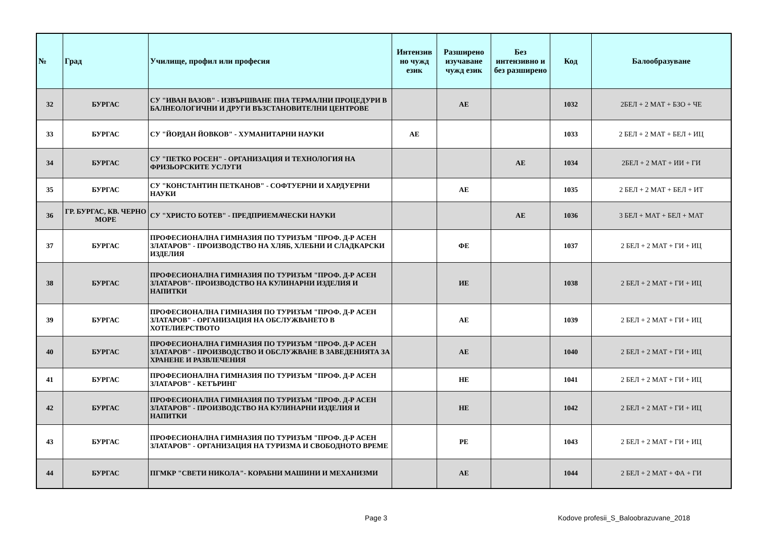| № | Град | Училище, профил или професия | Интензив но чужд език | Разширено изучаване чужд език | Без интензивно и без разширено | Код | Балообразуване |
| --- | --- | --- | --- | --- | --- | --- | --- |
| 32 | БУРГАС | СУ "ИВАН ВАЗОВ" - ИЗВЪРШВАНЕ ПНА ТЕРМАЛНИ ПРОЦЕДУРИ В БАЛНЕОЛОГИЧНИ И ДРУГИ ВЪЗСТАНОВИТЕЛНИ ЦЕНТРОВЕ | | АЕ | | 1032 | 2БЕЛ + 2 МАТ + БЗО + ЧЕ |
| 33 | БУРГАС | СУ "ЙОРДАН ЙОВКОВ" - ХУМАНИТАРНИ НАУКИ | АЕ | | | 1033 | 2 БЕЛ + 2 МАТ + БЕЛ + ИЦ |
| 34 | БУРГАС | СУ "ПЕТКО РОСЕН" - ОРГАНИЗАЦИЯ И ТЕХНОЛОГИЯ НА ФРИЗЬОРСКИТЕ УСЛУГИ | | | АЕ | 1034 | 2БЕЛ + 2 МАТ + ИИ + ГИ |
| 35 | БУРГАС | СУ "КОНСТАНТИН ПЕТКАНОВ" - СОФТУЕРНИ И ХАРДУЕРНИ НАУКИ | | АЕ | | 1035 | 2 БЕЛ + 2 МАТ + БЕЛ + ИТ |
| 36 | ГР. БУРГАС, КВ. ЧЕРНО МОРЕ | СУ "ХРИСТО БОТЕВ" - ПРЕДПРИЕМАЧЕСКИ НАУКИ | | | АЕ | 1036 | 3 БЕЛ + МАТ + БЕЛ + МАТ |
| 37 | БУРГАС | ПРОФЕСИОНАЛНА ГИМНАЗИЯ ПО ТУРИЗЪМ "ПРОФ. Д-Р АСЕН ЗЛАТАРОВ" - ПРОИЗВОДСТВО НА ХЛЯБ, ХЛЕБНИ И СЛАДКАРСКИ ИЗДЕЛИЯ | | ФЕ | | 1037 | 2 БЕЛ + 2 МАТ + ГИ + ИЦ |
| 38 | БУРГАС | ПРОФЕСИОНАЛНА ГИМНАЗИЯ ПО ТУРИЗЪМ "ПРОФ. Д-Р АСЕН ЗЛАТАРОВ"- ПРОИЗВОДСТВО НА КУЛИНАРНИ ИЗДЕЛИЯ И НАПИТКИ | | ИЕ | | 1038 | 2 БЕЛ + 2 МАТ + ГИ + ИЦ |
| 39 | БУРГАС | ПРОФЕСИОНАЛНА ГИМНАЗИЯ ПО ТУРИЗЪМ "ПРОФ. Д-Р АСЕН ЗЛАТАРОВ" - ОРГАНИЗАЦИЯ НА ОБСЛУЖВАНЕТО В ХОТЕЛИЕРСТВОТО | | АЕ | | 1039 | 2 БЕЛ + 2 МАТ + ГИ + ИЦ |
| 40 | БУРГАС | ПРОФЕСИОНАЛНА ГИМНАЗИЯ ПО ТУРИЗЪМ "ПРОФ. Д-Р АСЕН ЗЛАТАРОВ" - ПРОИЗВОДСТВО И ОБСЛУЖВАНЕ В ЗАВЕДЕНИЯТА ЗА ХРАНЕНЕ И РАЗВЛЕЧЕНИЯ | | АЕ | | 1040 | 2 БЕЛ + 2 МАТ + ГИ + ИЦ |
| 41 | БУРГАС | ПРОФЕСИОНАЛНА ГИМНАЗИЯ ПО ТУРИЗЪМ "ПРОФ. Д-Р АСЕН ЗЛАТАРОВ" - КЕТЪРИНГ | | НЕ | | 1041 | 2 БЕЛ + 2 МАТ + ГИ + ИЦ |
| 42 | БУРГАС | ПРОФЕСИОНАЛНА ГИМНАЗИЯ ПО ТУРИЗЪМ "ПРОФ. Д-Р АСЕН ЗЛАТАРОВ" - ПРОИЗВОДСТВО НА КУЛИНАРНИ ИЗДЕЛИЯ И НАПИТКИ | | НЕ | | 1042 | 2 БЕЛ + 2 МАТ + ГИ + ИЦ |
| 43 | БУРГАС | ПРОФЕСИОНАЛНА ГИМНАЗИЯ ПО ТУРИЗЪМ "ПРОФ. Д-Р АСЕН ЗЛАТАРОВ" - ОРГАНИЗАЦИЯ НА ТУРИЗМА И СВОБОДНОТО ВРЕМЕ | | РЕ | | 1043 | 2 БЕЛ + 2 МАТ + ГИ + ИЦ |
| 44 | БУРГАС | ПГМКР "СВЕТИ НИКОЛА"- КОРАБНИ МАШИНИ И МЕХАНИЗМИ | | АЕ | | 1044 | 2 БЕЛ + 2 МАТ + ФА + ГИ |
Page 3
Kodove profesii_S_Baloobrazuvane_2018